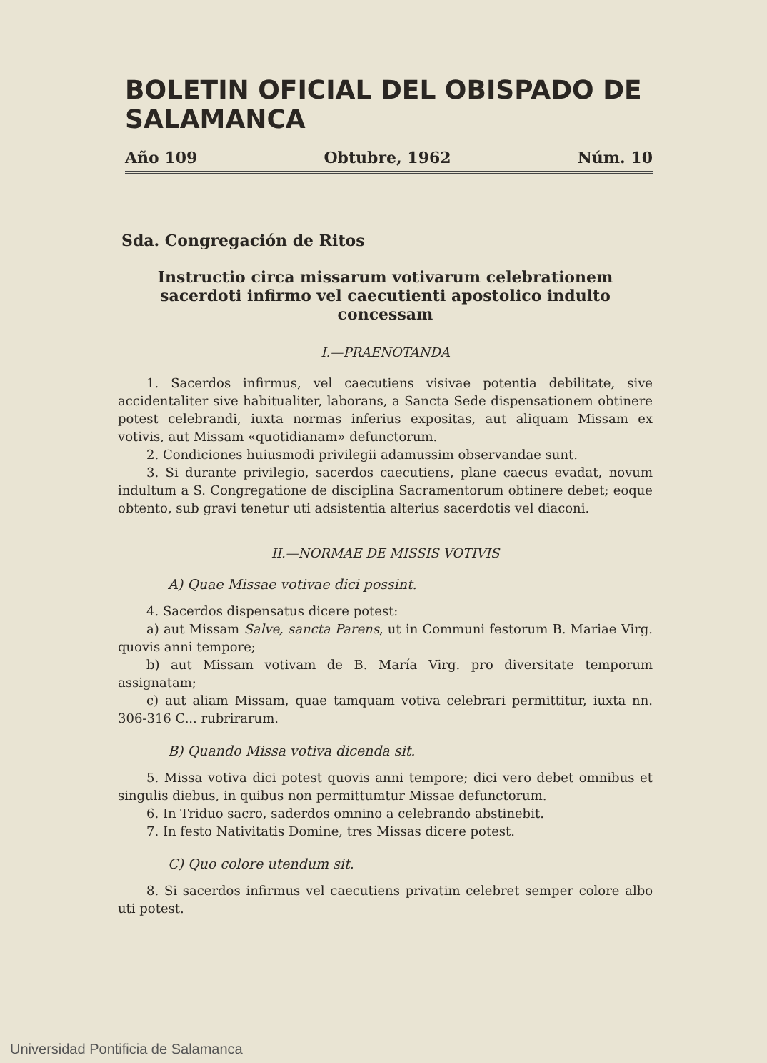BOLETIN OFICIAL DEL OBISPADO DE SALAMANCA
Año 109 Obtubre, 1962 Núm. 10
Sda. Congregación de Ritos
Instructio circa missarum votivarum celebrationem sacerdoti infirmo vel caecutienti apostolico indulto concessam
I.—PRAENOTANDA
1. Sacerdos infirmus, vel caecutiens visivae potentia debilitate, sive accidentaliter sive habitualiter, laborans, a Sancta Sede dispensationem obtinere potest celebrandi, iuxta normas inferius expositas, aut aliquam Missam ex votivis, aut Missam «quotidianam» defunctorum.
2. Condiciones huiusmodi privilegii adamussim observandae sunt.
3. Si durante privilegio, sacerdos caecutiens, plane caecus evadat, novum indultum a S. Congregatione de disciplina Sacramentorum obtinere debet; eoque obtento, sub gravi tenetur uti adsistentia alterius sacerdotis vel diaconi.
II.—NORMAE DE MISSIS VOTIVIS
A) Quae Missae votivae dici possint.
4. Sacerdos dispensatus dicere potest:
a) aut Missam Salve, sancta Parens, ut in Communi festorum B. Mariae Virg. quovis anni tempore;
b) aut Missam votivam de B. María Virg. pro diversitate temporum assignatam;
c) aut aliam Missam, quae tamquam votiva celebrari permittitur, iuxta nn. 306-316 C... rubrirarum.
B) Quando Missa votiva dicenda sit.
5. Missa votiva dici potest quovis anni tempore; dici vero debet omnibus et singulis diebus, in quibus non permittumtur Missae defunctorum.
6. In Triduo sacro, saderdos omnino a celebrando abstinebit.
7. In festo Nativitatis Domine, tres Missas dicere potest.
C) Quo colore utendum sit.
8. Si sacerdos infirmus vel caecutiens privatim celebret semper colore albo uti potest.
Universidad Pontificia de Salamanca